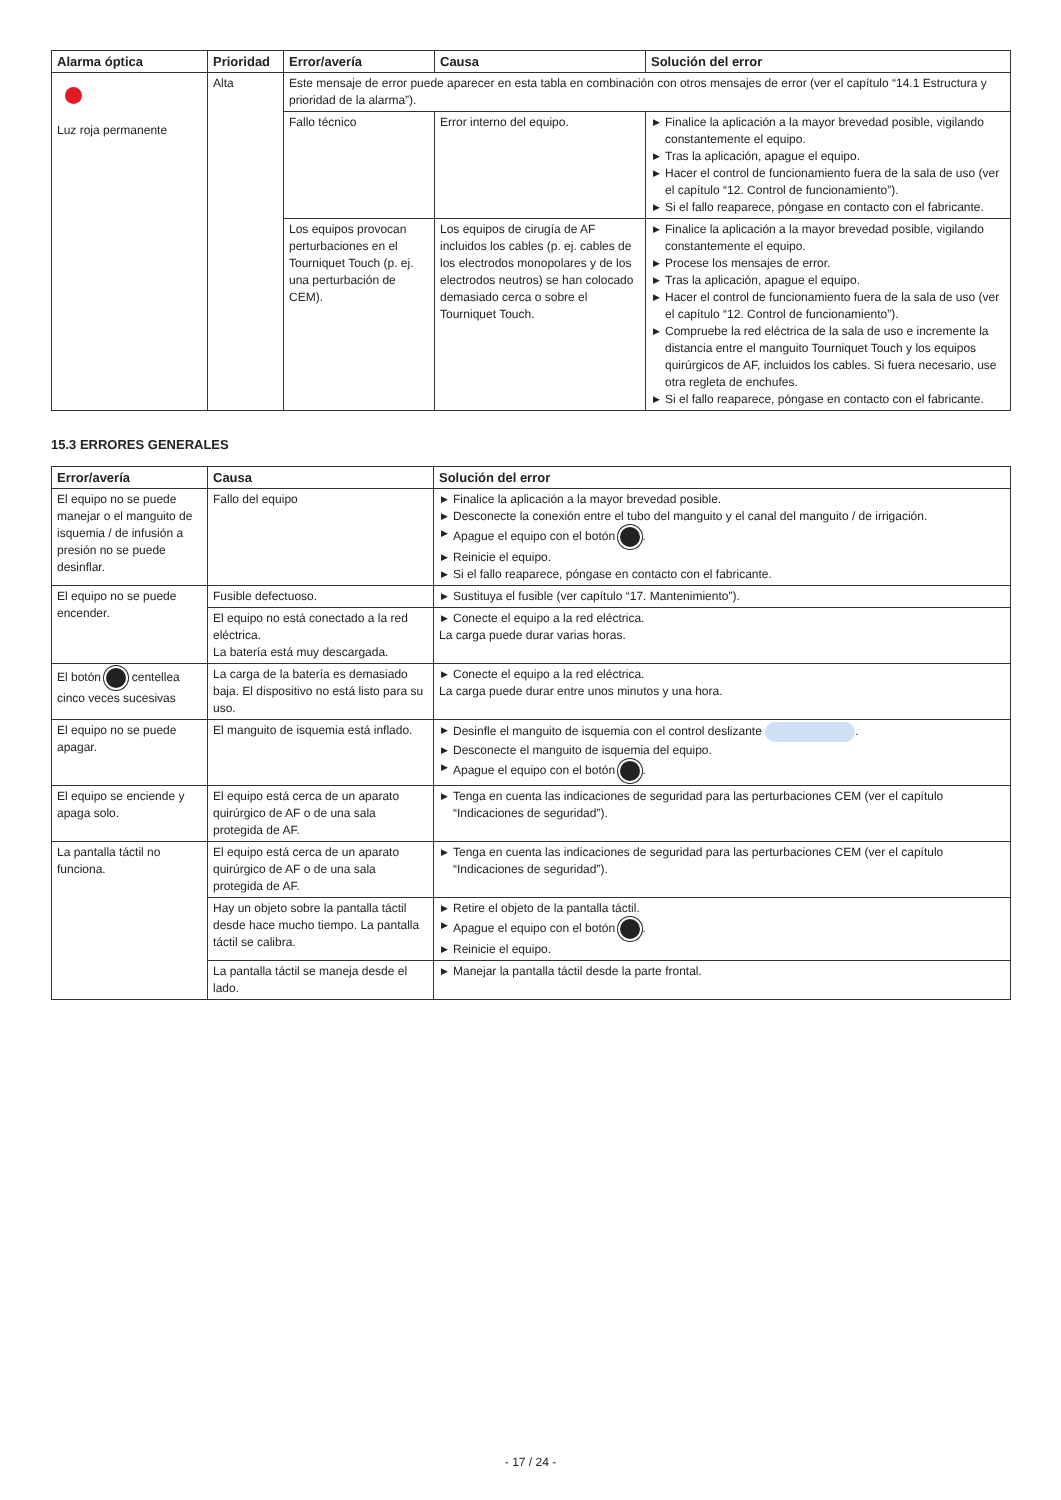| Alarma óptica | Prioridad | Error/avería | Causa | Solución del error |
| --- | --- | --- | --- | --- |
| Luz roja permanente | Alta | Este mensaje de error puede aparecer en esta tabla en combinación con otros mensajes de error (ver el capítulo “14.1 Estructura y prioridad de la alarma”). | | |
| | | Fallo técnico | Error interno del equipo. | ▶ Finalice la aplicación a la mayor brevedad posible, vigilando constantemente el equipo. ▶ Tras la aplicación, apague el equipo. ▶ Hacer el control de funcionamiento fuera de la sala de uso (ver el capítulo “12. Control de funcionamiento”). ▶ Si el fallo reaparece, póngase en contacto con el fabricante. |
| | | Los equipos provocan perturbaciones en el Tourniquet Touch (p. ej. una perturbación de CEM). | Los equipos de cirugía de AF incluidos los cables (p. ej. cables de los electrodos monopolares y de los electrodos neutros) se han colocado demasiado cerca o sobre el Tourniquet Touch. | ▶ Finalice la aplicación a la mayor brevedad posible, vigilando constantemente el equipo. ▶ Procese los mensajes de error. ▶ Tras la aplicación, apague el equipo. ▶ Hacer el control de funcionamiento fuera de la sala de uso (ver el capítulo “12. Control de funcionamiento”). ▶ Compruebe la red eléctrica de la sala de uso e incremente la distancia entre el manguito Tourniquet Touch y los equipos quirúrgicos de AF, incluidos los cables. Si fuera necesario, use otra regleta de enchufes. ▶ Si el fallo reaparece, póngase en contacto con el fabricante. |
15.3 ERRORES GENERALES
| Error/avería | Causa | Solución del error |
| --- | --- | --- |
| El equipo no se puede manejar o el manguito de isquemia / de infusión a presión no se puede desinflar. | Fallo del equipo | ▶ Finalice la aplicación a la mayor brevedad posible. ▶ Desconecte la conexión entre el tubo del manguito y el canal del manguito / de irrigación. ▶ Apague el equipo con el botón . ▶ Reinicie el equipo. ▶ Si el fallo reaparece, póngase en contacto con el fabricante. |
| El equipo no se puede encender. | Fusible defectuoso. | ▶ Sustituya el fusible (ver capítulo “17. Mantenimiento”). |
| | El equipo no está conectado a la red eléctrica. La batería está muy descargada. | ▶ Conecte el equipo a la red eléctrica. La carga puede durar varias horas. |
| El botón centellea cinco veces sucesivas | La carga de la batería es demasiado baja. El dispositivo no está listo para su uso. | ▶ Conecte el equipo a la red eléctrica. La carga puede durar entre unos minutos y una hora. |
| El equipo no se puede apagar. | El manguito de isquemia está inflado. | ▶ Desinfle el manguito de isquemia con el control deslizante . ▶ Desconecte el manguito de isquemia del equipo. ▶ Apague el equipo con el botón . |
| El equipo se enciende y apaga solo. | El equipo está cerca de un aparato quirúrgico de AF o de una sala protegida de AF. | ▶ Tenga en cuenta las indicaciones de seguridad para las perturbaciones CEM (ver el capítulo “Indicaciones de seguridad”). |
| La pantalla táctil no funciona. | El equipo está cerca de un aparato quirúrgico de AF o de una sala protegida de AF. | ▶ Tenga en cuenta las indicaciones de seguridad para las perturbaciones CEM (ver el capítulo “Indicaciones de seguridad”). |
| | Hay un objeto sobre la pantalla táctil desde hace mucho tiempo. La pantalla táctil se calibra. | ▶ Retire el objeto de la pantalla táctil. ▶ Apague el equipo con el botón . ▶ Reinicie el equipo. |
| | La pantalla táctil se maneja desde el lado. | ▶ Manejar la pantalla táctil desde la parte frontal. |
- 17 / 24 -